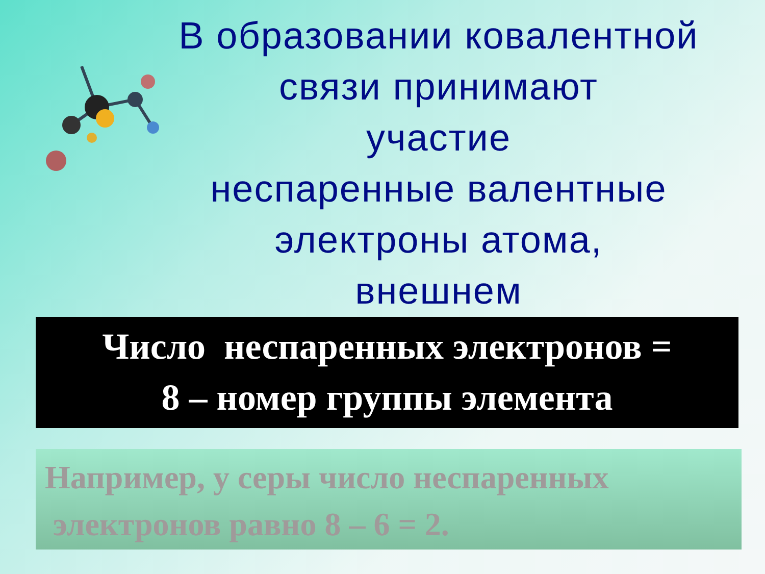В образовании ковалентной
связи принимают
участие
неспаренные валентные
электроны атома,
внешнем
Число неспаренных электронов =
8 – номер группы элемента
Например, у серы число неспаренных
электронов равно 8 – 6 = 2.